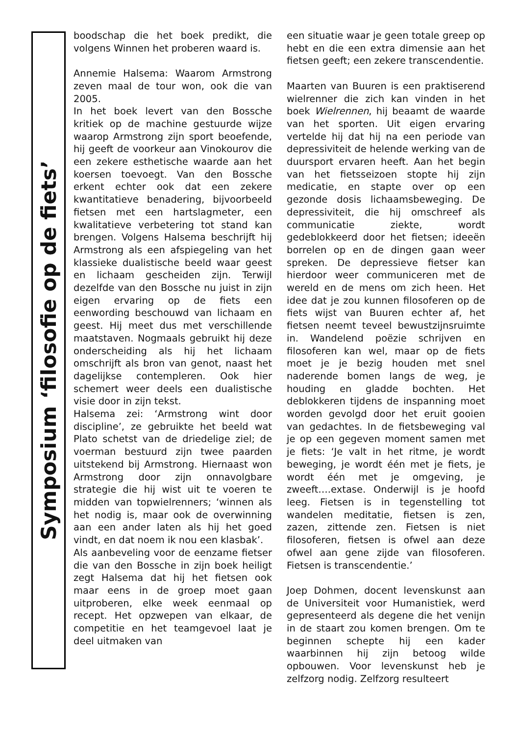Symposium ‘filosofie op de fiets’
boodschap die het boek predikt, die volgens Winnen het proberen waard is.
Annemie Halsema: Waarom Armstrong zeven maal de tour won, ook die van 2005.
In het boek levert van den Bossche kritiek op de machine gestuurde wijze waarop Armstrong zijn sport beoefende, hij geeft de voorkeur aan Vinokourov die een zekere esthetische waarde aan het koersen toevoegt. Van den Bossche erkent echter ook dat een zekere kwantitatieve benadering, bijvoorbeeld fietsen met een hartslagmeter, een kwalitatieve verbetering tot stand kan brengen. Volgens Halsema beschrijft hij Armstrong als een afspiegeling van het klassieke dualistische beeld waar geest en lichaam gescheiden zijn. Terwijl dezelfde van den Bossche nu juist in zijn eigen ervaring op de fiets een eenwording beschouwd van lichaam en geest. Hij meet dus met verschillende maatstaven. Nogmaals gebruikt hij deze onderscheiding als hij het lichaam omschrijft als bron van genot, naast het dagelijkse contempleren. Ook hier schemert weer deels een dualistische visie door in zijn tekst.
Halsema zei: ‘Armstrong wint door discipline’, ze gebruikte het beeld wat Plato schetst van de driedelige ziel; de voerman bestuurd zijn twee paarden uitstekend bij Armstrong. Hiernaast won Armstrong door zijn onnavolgbare strategie die hij wist uit te voeren te midden van topwielrenners; ‘winnen als het nodig is, maar ook de overwinning aan een ander laten als hij het goed vindt, en dat noem ik nou een klasbak’.
Als aanbeveling voor de eenzame fietser die van den Bossche in zijn boek heiligt zegt Halsema dat hij het fietsen ook maar eens in de groep moet gaan uitproberen, elke week eenmaal op recept. Het opzwepen van elkaar, de competitie en het teamgevoel laat je deel uitmaken van
een situatie waar je geen totale greep op hebt en die een extra dimensie aan het fietsen geeft; een zekere transcendentie.
Maarten van Buuren is een praktiserend wielrenner die zich kan vinden in het boek Wielrennen, hij beaamt de waarde van het sporten. Uit eigen ervaring vertelde hij dat hij na een periode van depressiviteit de helende werking van de duursport ervaren heeft. Aan het begin van het fietsseizoen stopte hij zijn medicatie, en stapte over op een gezonde dosis lichaamsbeweging. De depressiviteit, die hij omschreef als communicatie ziekte, wordt gedeblokkeerd door het fietsen; ideeën borrelen op en de dingen gaan weer spreken. De depressieve fietser kan hierdoor weer communiceren met de wereld en de mens om zich heen. Het idee dat je zou kunnen filosoferen op de fiets wijst van Buuren echter af, het fietsen neemt teveel bewustzijnsruimte in. Wandelend poëzie schrijven en filosoferen kan wel, maar op de fiets moet je je bezig houden met snel naderende bomen langs de weg, je houding en gladde bochten. Het deblokkeren tijdens de inspanning moet worden gevolgd door het eruit gooien van gedachtes. In de fietsbeweging val je op een gegeven moment samen met je fiets: ‘Je valt in het ritme, je wordt beweging, je wordt één met je fiets, je wordt één met je omgeving, je zweeft….extase. Onderwijl is je hoofd leeg. Fietsen is in tegenstelling tot wandelen meditatie, fietsen is zen, zazen, zittende zen. Fietsen is niet filosoferen, fietsen is ofwel aan deze ofwel aan gene zijde van filosoferen. Fietsen is transcendentie.’
Joep Dohmen, docent levenskunst aan de Universiteit voor Humanistiek, werd gepresenteerd als degene die het venijn in de staart zou komen brengen. Om te beginnen schepte hij een kader waarbinnen hij zijn betoog wilde opbouwen. Voor levenskunst heb je zelfzorg nodig. Zelfzorg resulteert